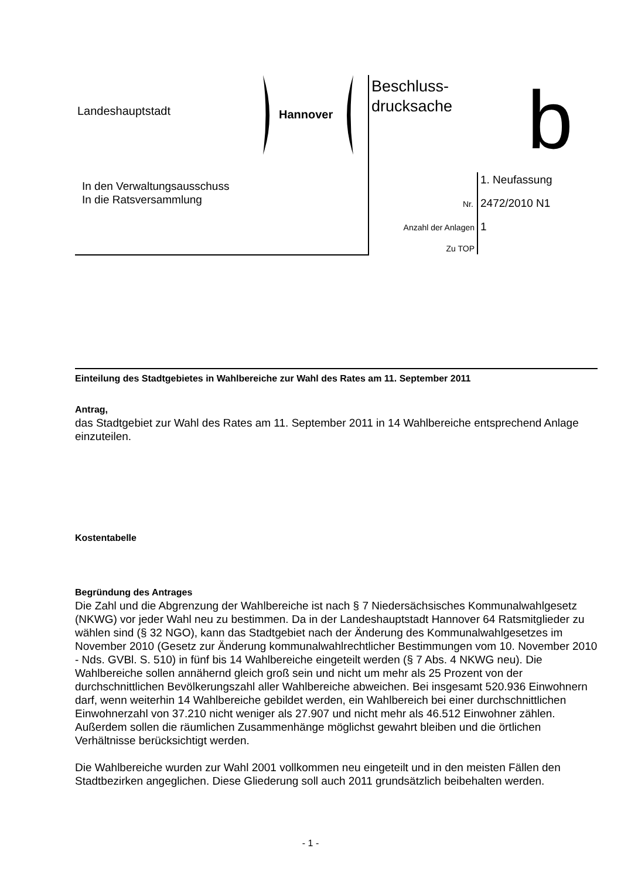Landeshauptstadt Hannover
Beschluss-
drucksache
b
In den Verwaltungsausschuss
In die Ratsversammlung
1. Neufassung
Nr. 2472/2010 N1
Anzahl der Anlagen
1
Zu TOP
Einteilung des Stadtgebietes in Wahlbereiche zur Wahl des Rates am 11. September 2011
Antrag,
das Stadtgebiet zur Wahl des Rates am 11. September 2011 in 14 Wahlbereiche entsprechend Anlage einzuteilen.
Kostentabelle
Begründung des Antrages
Die Zahl und die Abgrenzung der Wahlbereiche ist nach § 7 Niedersächsisches Kommunalwahlgesetz (NKWG) vor jeder Wahl neu zu bestimmen. Da in der Landeshauptstadt Hannover 64 Ratsmitglieder zu wählen sind (§ 32 NGO), kann das Stadtgebiet nach der Änderung des Kommunalwahlgesetzes im November 2010 (Gesetz zur Änderung kommunalwahlrechtlicher Bestimmungen vom 10. November 2010 - Nds. GVBl. S. 510) in fünf bis 14 Wahlbereiche eingeteilt werden (§ 7 Abs. 4 NKWG neu). Die Wahlbereiche sollen annähernd gleich groß sein und nicht um mehr als 25 Prozent von der durchschnittlichen Bevölkerungszahl aller Wahlbereiche abweichen. Bei insgesamt 520.936 Einwohnern darf, wenn weiterhin 14 Wahlbereiche gebildet werden, ein Wahlbereich bei einer durchschnittlichen Einwohnerzahl von 37.210 nicht weniger als 27.907 und nicht mehr als 46.512 Einwohner zählen. Außerdem sollen die räumlichen Zusammenhänge möglichst gewahrt bleiben und die örtlichen Verhältnisse berücksichtigt werden.
Die Wahlbereiche wurden zur Wahl 2001 vollkommen neu eingeteilt und in den meisten Fällen den Stadtbezirken angeglichen. Diese Gliederung soll auch 2011 grundsätzlich beibehalten werden.
- 1 -